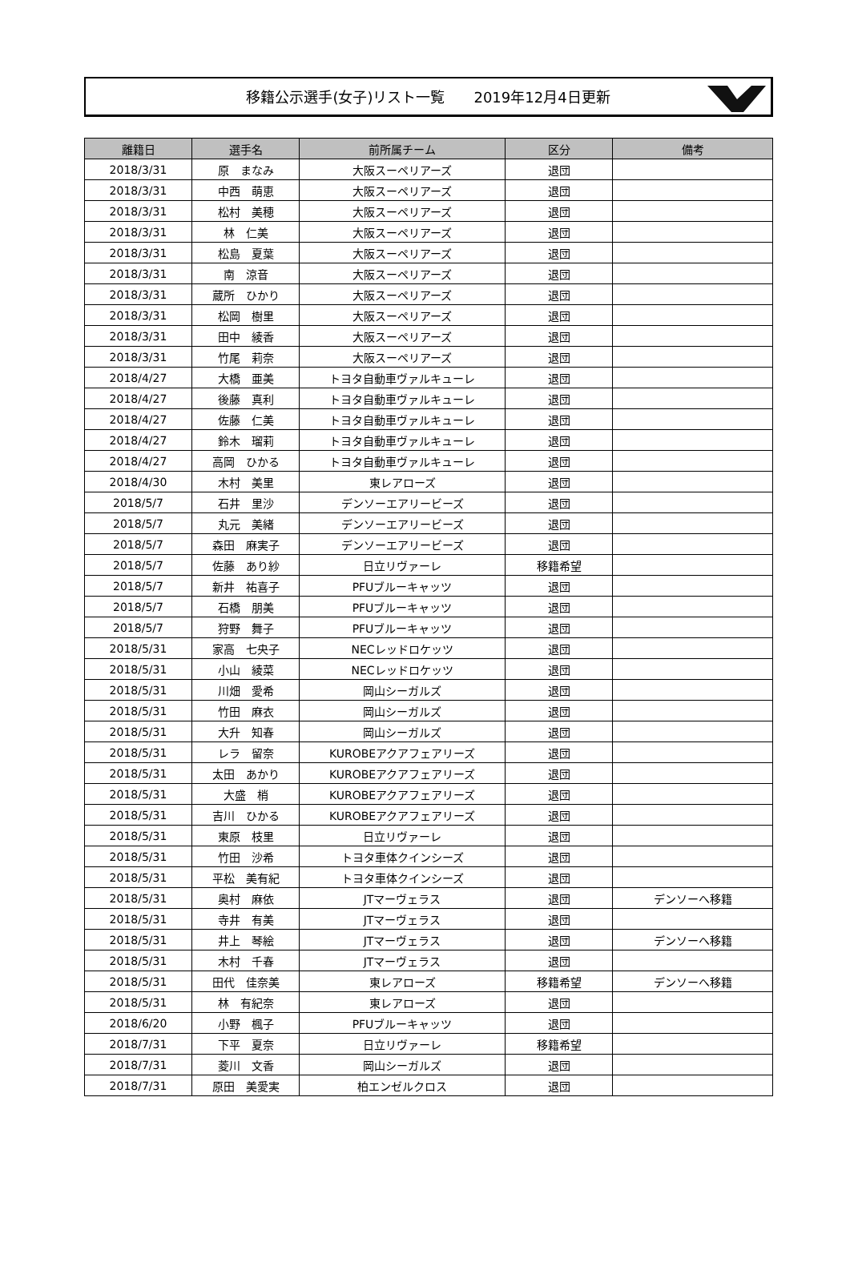移籍公示選手(女子)リスト一覧　　2019年12月4日更新
| 離籍日 | 選手名 | 前所属チーム | 区分 | 備考 |
| --- | --- | --- | --- | --- |
| 2018/3/31 | 原 まなみ | 大阪スーペリアーズ | 退団 | |
| 2018/3/31 | 中西 萌恵 | 大阪スーペリアーズ | 退団 | |
| 2018/3/31 | 松村 美穂 | 大阪スーペリアーズ | 退団 | |
| 2018/3/31 | 林 仁美 | 大阪スーペリアーズ | 退団 | |
| 2018/3/31 | 松島 夏葉 | 大阪スーペリアーズ | 退団 | |
| 2018/3/31 | 南 涼音 | 大阪スーペリアーズ | 退団 | |
| 2018/3/31 | 蔵所 ひかり | 大阪スーペリアーズ | 退団 | |
| 2018/3/31 | 松岡 樹里 | 大阪スーペリアーズ | 退団 | |
| 2018/3/31 | 田中 綾香 | 大阪スーペリアーズ | 退団 | |
| 2018/3/31 | 竹尾 莉奈 | 大阪スーペリアーズ | 退団 | |
| 2018/4/27 | 大橋 亜美 | トヨタ自動車ヴァルキューレ | 退団 | |
| 2018/4/27 | 後藤 真利 | トヨタ自動車ヴァルキューレ | 退団 | |
| 2018/4/27 | 佐藤 仁美 | トヨタ自動車ヴァルキューレ | 退団 | |
| 2018/4/27 | 鈴木 瑠莉 | トヨタ自動車ヴァルキューレ | 退団 | |
| 2018/4/27 | 高岡 ひかる | トヨタ自動車ヴァルキューレ | 退団 | |
| 2018/4/30 | 木村 美里 | 東レアローズ | 退団 | |
| 2018/5/7 | 石井 里沙 | デンソーエアリービーズ | 退団 | |
| 2018/5/7 | 丸元 美緒 | デンソーエアリービーズ | 退団 | |
| 2018/5/7 | 森田 麻実子 | デンソーエアリービーズ | 退団 | |
| 2018/5/7 | 佐藤 あり紗 | 日立リヴァーレ | 移籍希望 | |
| 2018/5/7 | 新井 祐喜子 | PFUブルーキャッツ | 退団 | |
| 2018/5/7 | 石橋 朋美 | PFUブルーキャッツ | 退団 | |
| 2018/5/7 | 狩野 舞子 | PFUブルーキャッツ | 退団 | |
| 2018/5/31 | 家高 七央子 | NECレッドロケッツ | 退団 | |
| 2018/5/31 | 小山 綾菜 | NECレッドロケッツ | 退団 | |
| 2018/5/31 | 川畑 愛希 | 岡山シーガルズ | 退団 | |
| 2018/5/31 | 竹田 麻衣 | 岡山シーガルズ | 退団 | |
| 2018/5/31 | 大升 知春 | 岡山シーガルズ | 退団 | |
| 2018/5/31 | レラ 留奈 | KUROBEアクアフェアリーズ | 退団 | |
| 2018/5/31 | 太田 あかり | KUROBEアクアフェアリーズ | 退団 | |
| 2018/5/31 | 大盛 梢 | KUROBEアクアフェアリーズ | 退団 | |
| 2018/5/31 | 吉川 ひかる | KUROBEアクアフェアリーズ | 退団 | |
| 2018/5/31 | 東原 枝里 | 日立リヴァーレ | 退団 | |
| 2018/5/31 | 竹田 沙希 | トヨタ車体クインシーズ | 退団 | |
| 2018/5/31 | 平松 美有紀 | トヨタ車体クインシーズ | 退団 | |
| 2018/5/31 | 奥村 麻依 | JTマーヴェラス | 退団 | デンソーへ移籍 |
| 2018/5/31 | 寺井 有美 | JTマーヴェラス | 退団 | |
| 2018/5/31 | 井上 琴絵 | JTマーヴェラス | 退団 | デンソーへ移籍 |
| 2018/5/31 | 木村 千春 | JTマーヴェラス | 退団 | |
| 2018/5/31 | 田代 佳奈美 | 東レアローズ | 移籍希望 | デンソーへ移籍 |
| 2018/5/31 | 林 有紀奈 | 東レアローズ | 退団 | |
| 2018/6/20 | 小野 楓子 | PFUブルーキャッツ | 退団 | |
| 2018/7/31 | 下平 夏奈 | 日立リヴァーレ | 移籍希望 | |
| 2018/7/31 | 菱川 文香 | 岡山シーガルズ | 退団 | |
| 2018/7/31 | 原田 美愛実 | 柏エンゼルクロス | 退団 | |